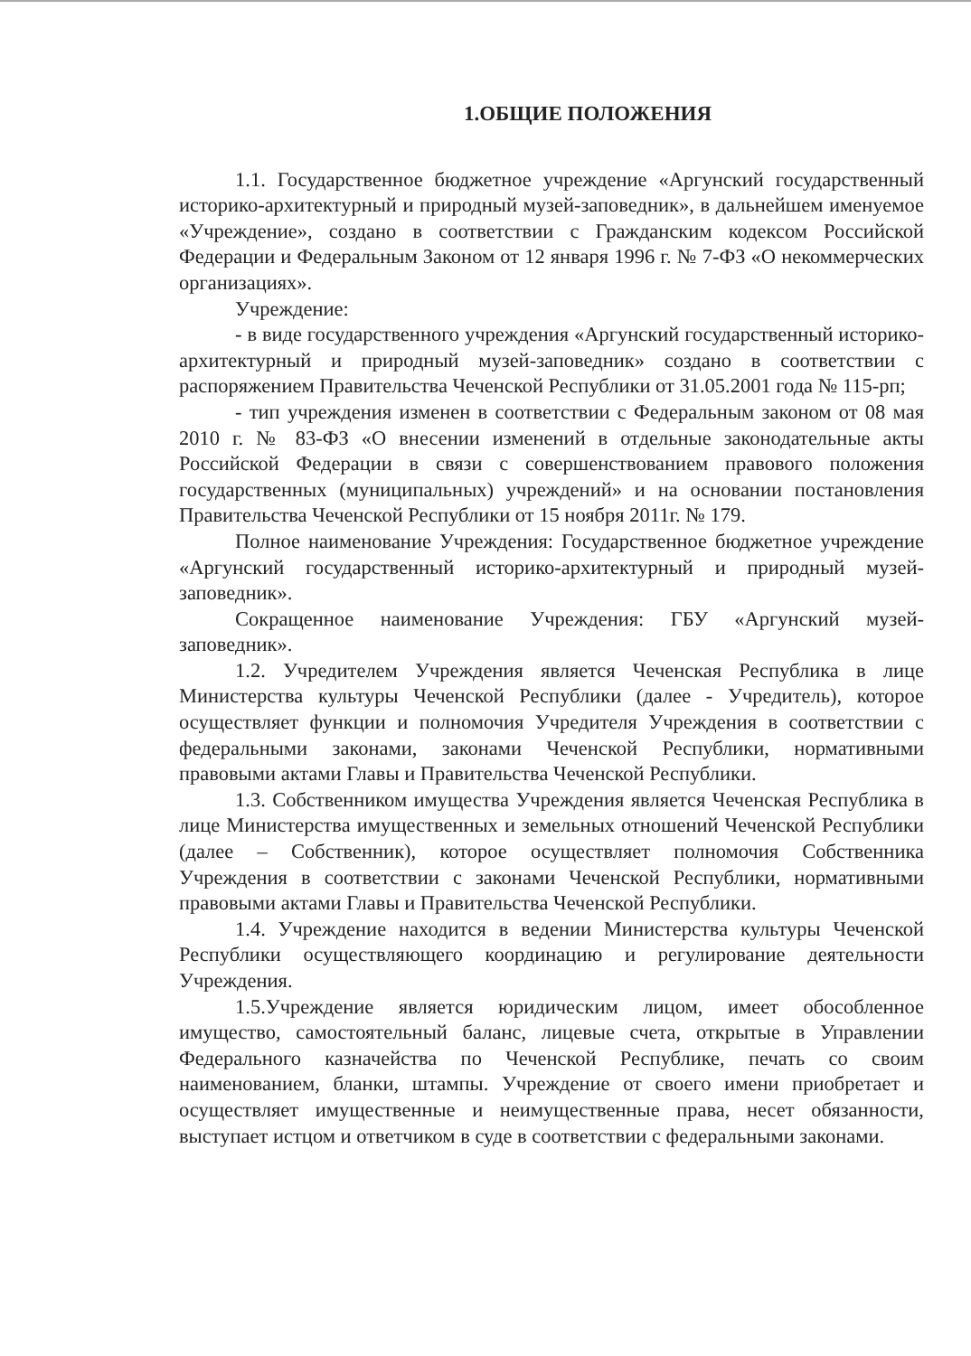1.ОБЩИЕ ПОЛОЖЕНИЯ
1.1. Государственное бюджетное учреждение «Аргунский государственный историко-архитектурный и природный музей-заповедник», в дальнейшем именуемое «Учреждение», создано в соответствии с Гражданским кодексом Российской Федерации и Федеральным Законом от 12 января 1996 г. № 7-ФЗ «О некоммерческих организациях».
Учреждение:
- в виде государственного учреждения «Аргунский государственный историко-архитектурный и природный музей-заповедник» создано в соответствии с распоряжением Правительства Чеченской Республики от 31.05.2001 года № 115-рп;
- тип учреждения изменен в соответствии с Федеральным законом от 08 мая 2010 г. № 83-ФЗ «О внесении изменений в отдельные законодательные акты Российской Федерации в связи с совершенствованием правового положения государственных (муниципальных) учреждений» и на основании постановления Правительства Чеченской Республики от 15 ноября 2011г. № 179.
Полное наименование Учреждения: Государственное бюджетное учреждение «Аргунский государственный историко-архитектурный и природный музей-заповедник».
Сокращенное наименование Учреждения: ГБУ «Аргунский музей-заповедник».
1.2. Учредителем Учреждения является Чеченская Республика в лице Министерства культуры Чеченской Республики (далее - Учредитель), которое осуществляет функции и полномочия Учредителя Учреждения в соответствии с федеральными законами, законами Чеченской Республики, нормативными правовыми актами Главы и Правительства Чеченской Республики.
1.3. Собственником имущества Учреждения является Чеченская Республика в лице Министерства имущественных и земельных отношений Чеченской Республики (далее – Собственник), которое осуществляет полномочия Собственника Учреждения в соответствии с законами Чеченской Республики, нормативными правовыми актами Главы и Правительства Чеченской Республики.
1.4. Учреждение находится в ведении Министерства культуры Чеченской Республики осуществляющего координацию и регулирование деятельности Учреждения.
1.5.Учреждение является юридическим лицом, имеет обособленное имущество, самостоятельный баланс, лицевые счета, открытые в Управлении Федерального казначейства по Чеченской Республике, печать со своим наименованием, бланки, штампы. Учреждение от своего имени приобретает и осуществляет имущественные и неимущественные права, несет обязанности, выступает истцом и ответчиком в суде в соответствии с федеральными законами.